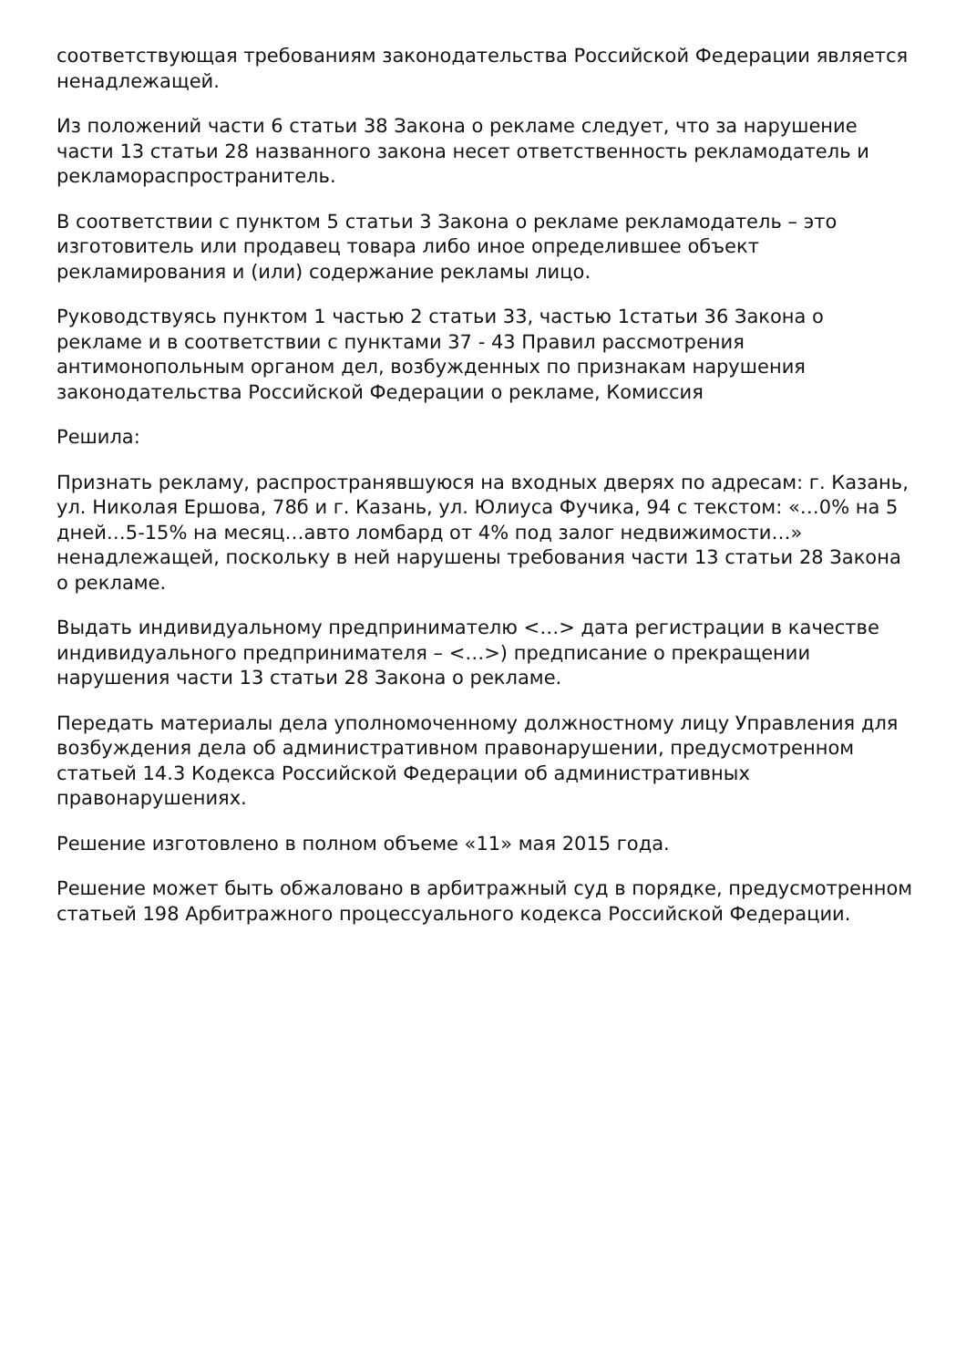соответствующая требованиям законодательства Российской Федерации является ненадлежащей.
Из положений части 6 статьи 38 Закона о рекламе следует, что за нарушение части 13 статьи 28 названного закона несет ответственность рекламодатель и рекламораспространитель.
В соответствии с пунктом 5 статьи 3 Закона о рекламе рекламодатель – это изготовитель или продавец товара либо иное определившее объект рекламирования и (или) содержание рекламы лицо.
Руководствуясь пунктом 1 частью 2 статьи 33, частью 1статьи 36 Закона о рекламе и в соответствии с пунктами 37 - 43 Правил рассмотрения антимонопольным органом дел, возбужденных по признакам нарушения законодательства Российской Федерации о рекламе, Комиссия
Решила:
Признать рекламу, распространявшуюся на входных дверях по адресам: г. Казань, ул. Николая Ершова, 78б и г. Казань, ул. Юлиуса Фучика, 94 с текстом: «…0% на 5 дней…5-15% на месяц…авто ломбард от 4% под залог недвижимости…» ненадлежащей, поскольку в ней нарушены требования части 13 статьи 28 Закона о рекламе.
Выдать индивидуальному предпринимателю <…> дата регистрации в качестве индивидуального предпринимателя – <…>) предписание о прекращении нарушения части 13 статьи 28 Закона о рекламе.
Передать материалы дела уполномоченному должностному лицу Управления для возбуждения дела об административном правонарушении, предусмотренном статьей 14.3 Кодекса Российской Федерации об административных правонарушениях.
Решение изготовлено в полном объеме «11» мая 2015 года.
Решение может быть обжаловано в арбитражный суд в порядке, предусмотренном статьей 198 Арбитражного процессуального кодекса Российской Федерации.